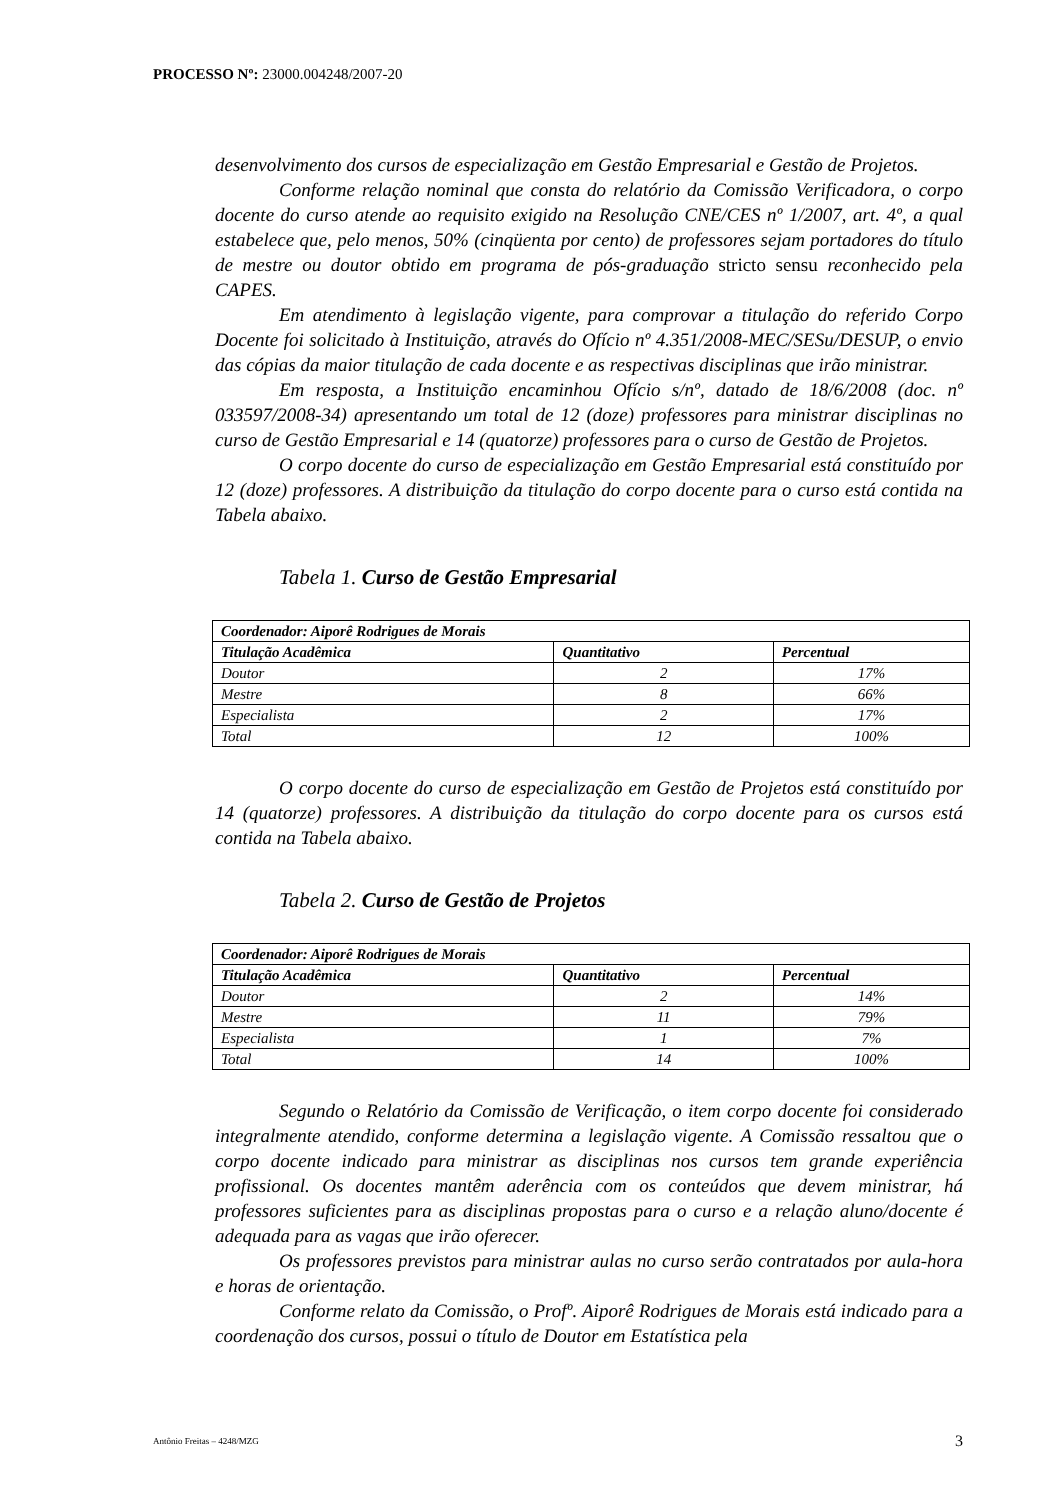PROCESSO Nº: 23000.004248/2007-20
desenvolvimento dos cursos de especialização em Gestão Empresarial e Gestão de Projetos.
Conforme relação nominal que consta do relatório da Comissão Verificadora, o corpo docente do curso atende ao requisito exigido na Resolução CNE/CES nº 1/2007, art. 4º, a qual estabelece que, pelo menos, 50% (cinqüenta por cento) de professores sejam portadores do título de mestre ou doutor obtido em programa de pós-graduação stricto sensu reconhecido pela CAPES.
Em atendimento à legislação vigente, para comprovar a titulação do referido Corpo Docente foi solicitado à Instituição, através do Ofício nº 4.351/2008-MEC/SESu/DESUP, o envio das cópias da maior titulação de cada docente e as respectivas disciplinas que irão ministrar.
Em resposta, a Instituição encaminhou Ofício s/nº, datado de 18/6/2008 (doc. nº 033597/2008-34) apresentando um total de 12 (doze) professores para ministrar disciplinas no curso de Gestão Empresarial e 14 (quatorze) professores para o curso de Gestão de Projetos.
O corpo docente do curso de especialização em Gestão Empresarial está constituído por 12 (doze) professores. A distribuição da titulação do corpo docente para o curso está contida na Tabela abaixo.
Tabela 1. Curso de Gestão Empresarial
| Coordenador: Aiporê Rodrigues de Morais | | |
| --- | --- | --- |
| Titulação Acadêmica | Quantitativo | Percentual |
| Doutor | 2 | 17% |
| Mestre | 8 | 66% |
| Especialista | 2 | 17% |
| Total | 12 | 100% |
O corpo docente do curso de especialização em Gestão de Projetos está constituído por 14 (quatorze) professores. A distribuição da titulação do corpo docente para os cursos está contida na Tabela abaixo.
Tabela 2. Curso de Gestão de Projetos
| Coordenador: Aiporê Rodrigues de Morais | | |
| --- | --- | --- |
| Titulação Acadêmica | Quantitativo | Percentual |
| Doutor | 2 | 14% |
| Mestre | 11 | 79% |
| Especialista | 1 | 7% |
| Total | 14 | 100% |
Segundo o Relatório da Comissão de Verificação, o item corpo docente foi considerado integralmente atendido, conforme determina a legislação vigente. A Comissão ressaltou que o corpo docente indicado para ministrar as disciplinas nos cursos tem grande experiência profissional. Os docentes mantêm aderência com os conteúdos que devem ministrar, há professores suficientes para as disciplinas propostas para o curso e a relação aluno/docente é adequada para as vagas que irão oferecer.
Os professores previstos para ministrar aulas no curso serão contratados por aula-hora e horas de orientação.
Conforme relato da Comissão, o Profº. Aiporê Rodrigues de Morais está indicado para a coordenação dos cursos, possui o título de Doutor em Estatística pela
Antônio Freitas – 4248/MZG 3